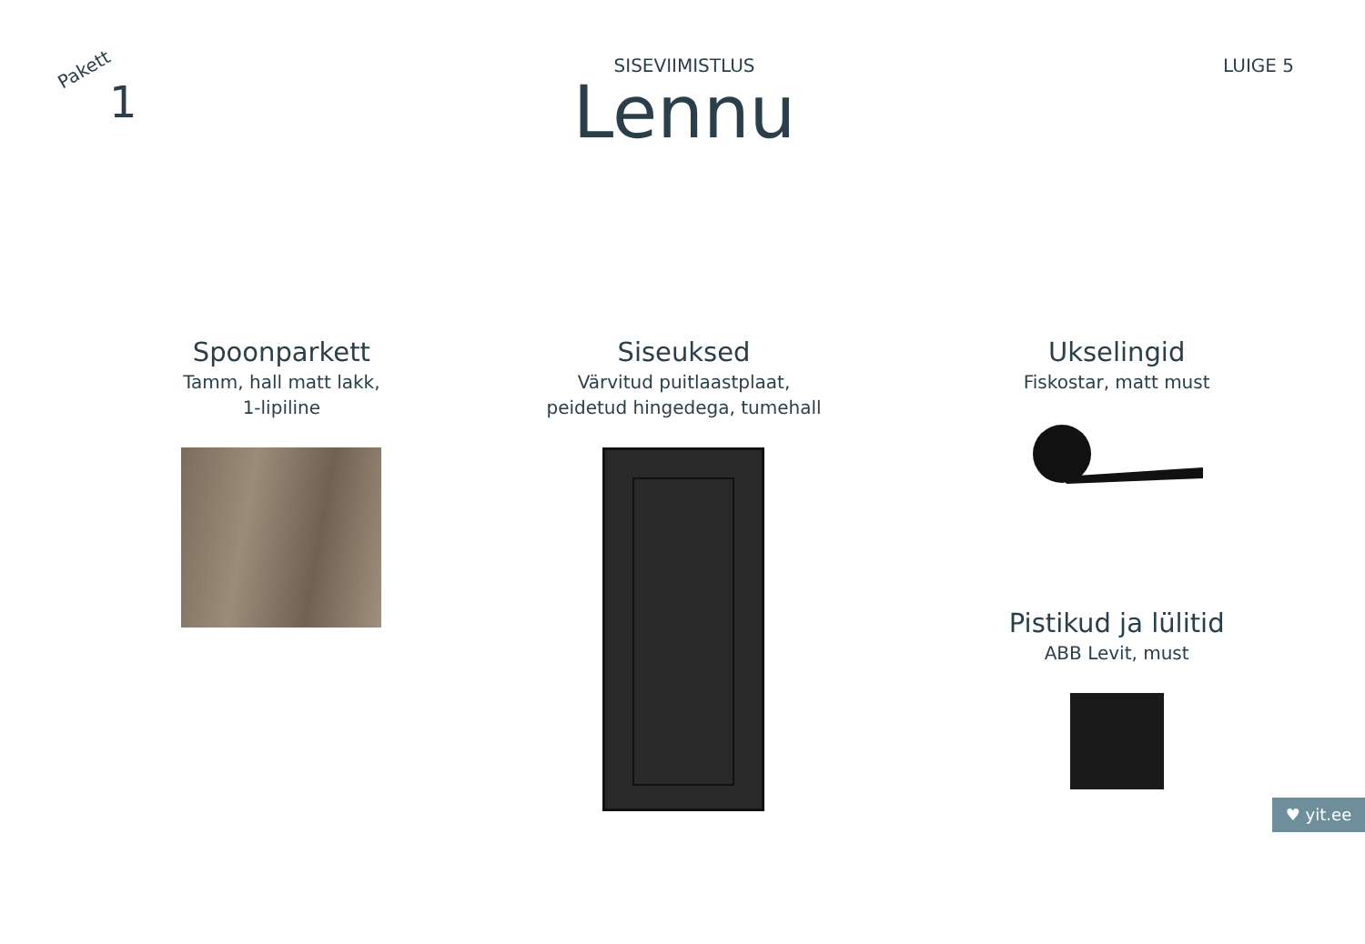Pakett
1
SISEVIIMISTLUS
Lennu
LUIGE 5
Spoonparkett
Tamm, hall matt lakk,
1-lipiline
Siseuksed
Värvitud puitlaastplaat,
peidetud hingedega, tumehall
Ukselingid
Fiskostar, matt must
Pistikud ja lülitid
ABB Levit, must
♥ yit.ee